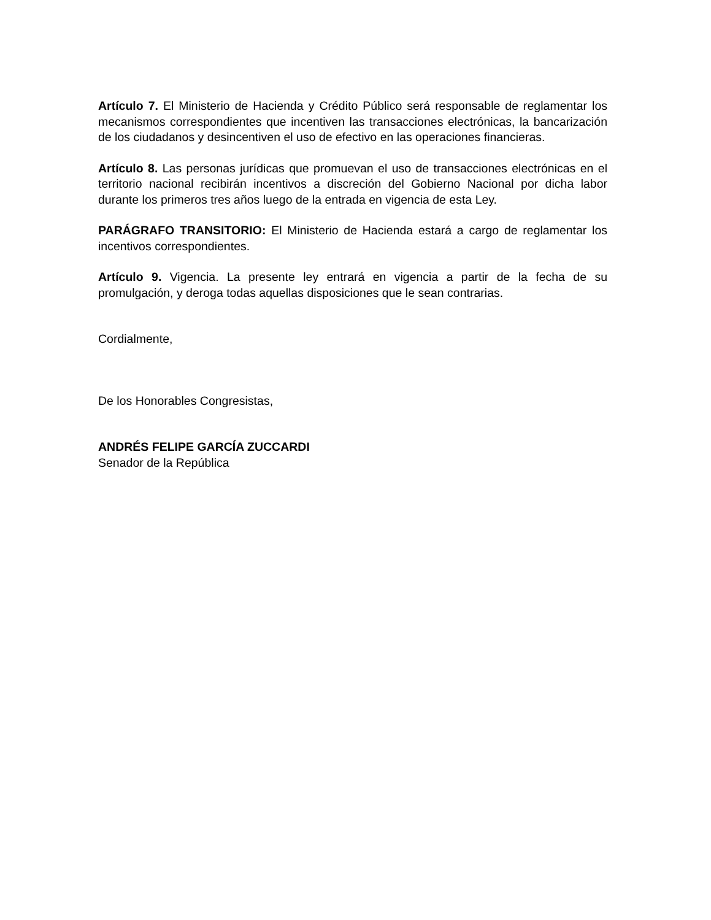Artículo 7. El Ministerio de Hacienda y Crédito Público será responsable de reglamentar los mecanismos correspondientes que incentiven las transacciones electrónicas, la bancarización de los ciudadanos y desincentiven el uso de efectivo en las operaciones financieras.
Artículo 8. Las personas jurídicas que promuevan el uso de transacciones electrónicas en el territorio nacional recibirán incentivos a discreción del Gobierno Nacional por dicha labor durante los primeros tres años luego de la entrada en vigencia de esta Ley.
PARÁGRAFO TRANSITORIO: El Ministerio de Hacienda estará a cargo de reglamentar los incentivos correspondientes.
Artículo 9. Vigencia. La presente ley entrará en vigencia a partir de la fecha de su promulgación, y deroga todas aquellas disposiciones que le sean contrarias.
Cordialmente,
De los Honorables Congresistas,
ANDRÉS FELIPE GARCÍA ZUCCARDI
Senador de la República